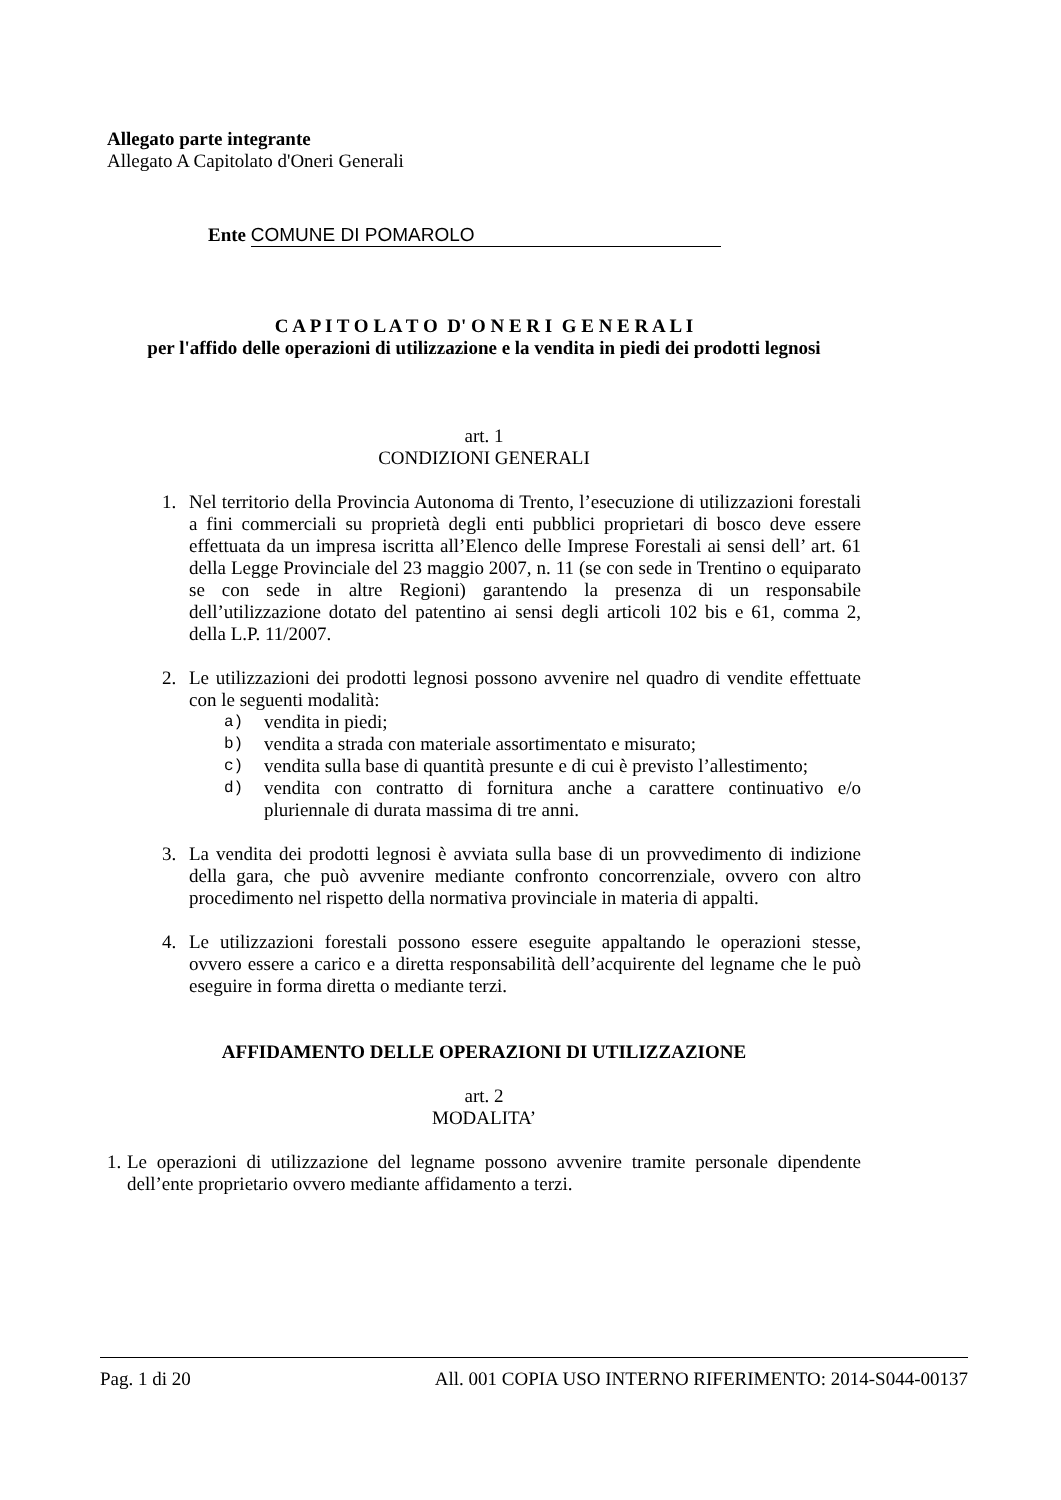Allegato parte integrante
Allegato A Capitolato d'Oneri Generali
Ente COMUNE DI POMAROLO
C A P I T O L A T O D' O N E R I G E N E R A L I
per l'affido delle operazioni di utilizzazione e la vendita in piedi dei prodotti legnosi
art. 1
CONDIZIONI GENERALI
1. Nel territorio della Provincia Autonoma di Trento, l’esecuzione di utilizzazioni forestali a fini commerciali su proprietà degli enti pubblici proprietari di bosco deve essere effettuata da un impresa iscritta all’Elenco delle Imprese Forestali ai sensi dell’ art. 61 della Legge Provinciale del 23 maggio 2007, n. 11 (se con sede in Trentino o equiparato se con sede in altre Regioni) garantendo la presenza di un responsabile dell’utilizzazione dotato del patentino ai sensi degli articoli 102 bis e 61, comma 2, della L.P. 11/2007.
2. Le utilizzazioni dei prodotti legnosi possono avvenire nel quadro di vendite effettuate con le seguenti modalità:
a) vendita in piedi;
b) vendita a strada con materiale assortimentato e misurato;
c) vendita sulla base di quantità presunte e di cui è previsto l’allestimento;
d) vendita con contratto di fornitura anche a carattere continuativo e/o pluriennale di durata massima di tre anni.
3. La vendita dei prodotti legnosi è avviata sulla base di un provvedimento di indizione della gara, che può avvenire mediante confronto concorrenziale, ovvero con altro procedimento nel rispetto della normativa provinciale in materia di appalti.
4. Le utilizzazioni forestali possono essere eseguite appaltando le operazioni stesse, ovvero essere a carico e a diretta responsabilità dell’acquirente del legname che le può eseguire in forma diretta o mediante terzi.
AFFIDAMENTO DELLE OPERAZIONI DI UTILIZZAZIONE
art. 2
MODALITA’
1. Le operazioni di utilizzazione del legname possono avvenire tramite personale dipendente dell’ente proprietario ovvero mediante affidamento a terzi.
Pag. 1 di 20 All. 001 COPIA USO INTERNO RIFERIMENTO: 2014-S044-00137